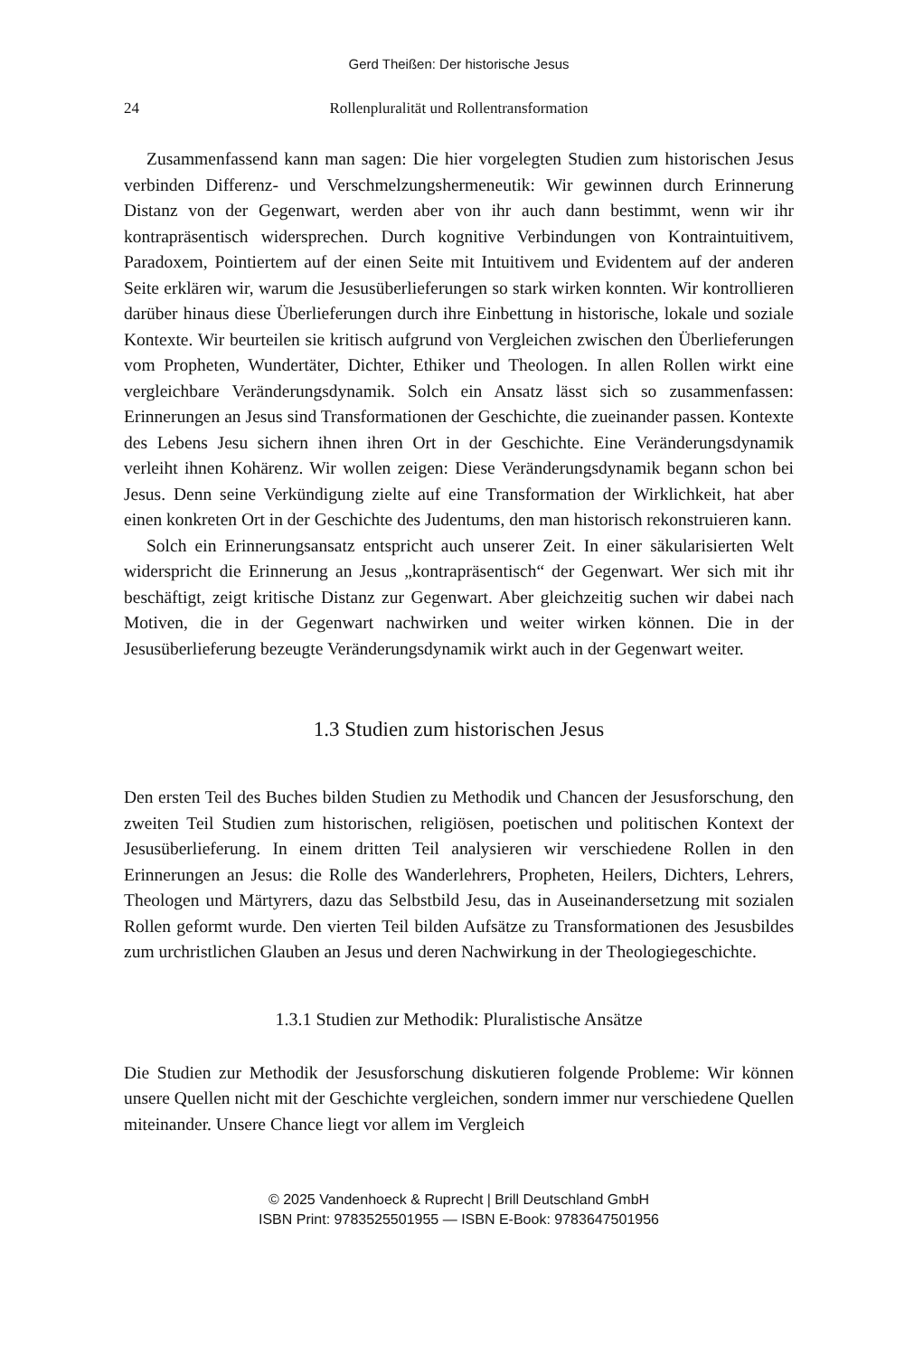Gerd Theißen: Der historische Jesus
24 Rollenpluralität und Rollentransformation
Zusammenfassend kann man sagen: Die hier vorgelegten Studien zum historischen Jesus verbinden Differenz- und Verschmelzungshermeneutik: Wir gewinnen durch Erinnerung Distanz von der Gegenwart, werden aber von ihr auch dann bestimmt, wenn wir ihr kontrapräsentisch widersprechen. Durch kognitive Verbindungen von Kontraintuitivem, Paradoxem, Pointiertem auf der einen Seite mit Intuitivem und Evidentem auf der anderen Seite erklären wir, warum die Jesusüberlieferungen so stark wirken konnten. Wir kontrollieren darüber hinaus diese Überlieferungen durch ihre Einbettung in historische, lokale und soziale Kontexte. Wir beurteilen sie kritisch aufgrund von Vergleichen zwischen den Überlieferungen vom Propheten, Wundertäter, Dichter, Ethiker und Theologen. In allen Rollen wirkt eine vergleichbare Veränderungsdynamik. Solch ein Ansatz lässt sich so zusammenfassen: Erinnerungen an Jesus sind Transformationen der Geschichte, die zueinander passen. Kontexte des Lebens Jesu sichern ihnen ihren Ort in der Geschichte. Eine Veränderungsdynamik verleiht ihnen Kohärenz. Wir wollen zeigen: Diese Veränderungsdynamik begann schon bei Jesus. Denn seine Verkündigung zielte auf eine Transformation der Wirklichkeit, hat aber einen konkreten Ort in der Geschichte des Judentums, den man historisch rekonstruieren kann.
Solch ein Erinnerungsansatz entspricht auch unserer Zeit. In einer säkularisierten Welt widerspricht die Erinnerung an Jesus „kontrapräsentisch“ der Gegenwart. Wer sich mit ihr beschäftigt, zeigt kritische Distanz zur Gegenwart. Aber gleichzeitig suchen wir dabei nach Motiven, die in der Gegenwart nachwirken und weiter wirken können. Die in der Jesusüberlieferung bezeugte Veränderungsdynamik wirkt auch in der Gegenwart weiter.
1.3 Studien zum historischen Jesus
Den ersten Teil des Buches bilden Studien zu Methodik und Chancen der Jesusforschung, den zweiten Teil Studien zum historischen, religiösen, poetischen und politischen Kontext der Jesusüberlieferung. In einem dritten Teil analysieren wir verschiedene Rollen in den Erinnerungen an Jesus: die Rolle des Wanderlehrers, Propheten, Heilers, Dichters, Lehrers, Theologen und Märtyrers, dazu das Selbstbild Jesu, das in Auseinandersetzung mit sozialen Rollen geformt wurde. Den vierten Teil bilden Aufsätze zu Transformationen des Jesusbildes zum urchristlichen Glauben an Jesus und deren Nachwirkung in der Theologiegeschichte.
1.3.1 Studien zur Methodik: Pluralistische Ansätze
Die Studien zur Methodik der Jesusforschung diskutieren folgende Probleme: Wir können unsere Quellen nicht mit der Geschichte vergleichen, sondern immer nur verschiedene Quellen miteinander. Unsere Chance liegt vor allem im Vergleich
© 2025 Vandenhoeck & Ruprecht | Brill Deutschland GmbH
ISBN Print: 9783525501955 — ISBN E-Book: 9783647501956